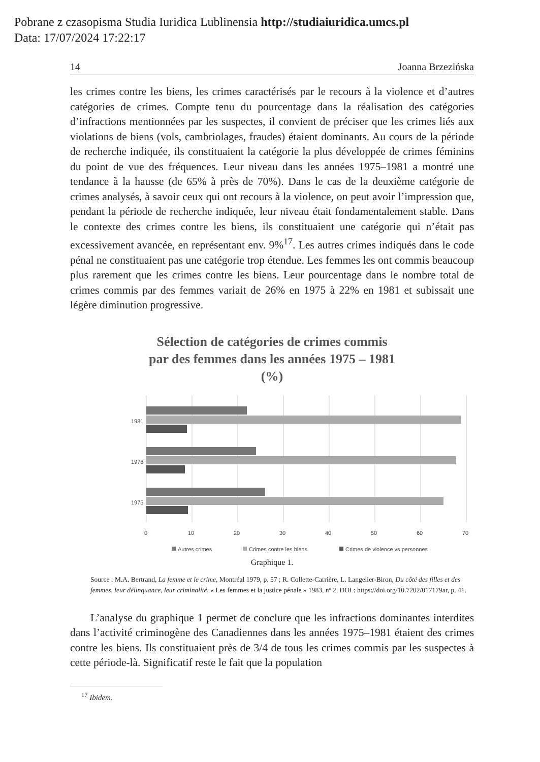Pobrane z czasopisma Studia Iuridica Lublinensia http://studiaiuridica.umcs.pl
Data: 17/07/2024 17:22:17
14 Joanna Brzezińska
les crimes contre les biens, les crimes caractérisés par le recours à la violence et d’autres catégories de crimes. Compte tenu du pourcentage dans la réalisation des catégories d’infractions mentionnées par les suspectes, il convient de préciser que les crimes liés aux violations de biens (vols, cambriolages, fraudes) étaient dominants. Au cours de la période de recherche indiquée, ils constituaient la catégorie la plus développée de crimes féminins du point de vue des fréquences. Leur niveau dans les années 1975–1981 a montré une tendance à la hausse (de 65% à près de 70%). Dans le cas de la deuxième catégorie de crimes analysés, à savoir ceux qui ont recours à la violence, on peut avoir l’impression que, pendant la période de recherche indiquée, leur niveau était fondamentalement stable. Dans le contexte des crimes contre les biens, ils constituaient une catégorie qui n’était pas excessivement avancée, en représentant env. 9%<sup>17</sup>. Les autres crimes indiqués dans le code pénal ne constituaient pas une catégorie trop étendue. Les femmes les ont commis beaucoup plus rarement que les crimes contre les biens. Leur pourcentage dans le nombre total de crimes commis par des femmes variait de 26% en 1975 à 22% en 1981 et subissait une légère diminution progressive.
Sélection de catégories de crimes commis
par des femmes dans les années 1975 – 1981
(%)
1981
1978
1975
0
10
20
30
40
50
60
70
Autres crimes
Crimes contre les biens
Crimes de violence vs personnes
Graphique 1.
Source : M.A. Bertrand, La femme et le crime, Montréal 1979, p. 57 ; R. Collette-Carrière, L. Langelier-Biron, Du côté des filles et des femmes, leur délinquance, leur criminalité, « Les femmes et la justice pénale » 1983, nº 2, DOI : https://doi.org/10.7202/017179ar, p. 41.
L’analyse du graphique 1 permet de conclure que les infractions dominantes interdites dans l’activité criminogène des Canadiennes dans les années 1975–1981 étaient des crimes contre les biens. Ils constituaient près de 3/4 de tous les crimes commis par les suspectes à cette période-là. Significatif reste le fait que la population
<sup>17</sup> Ibidem.